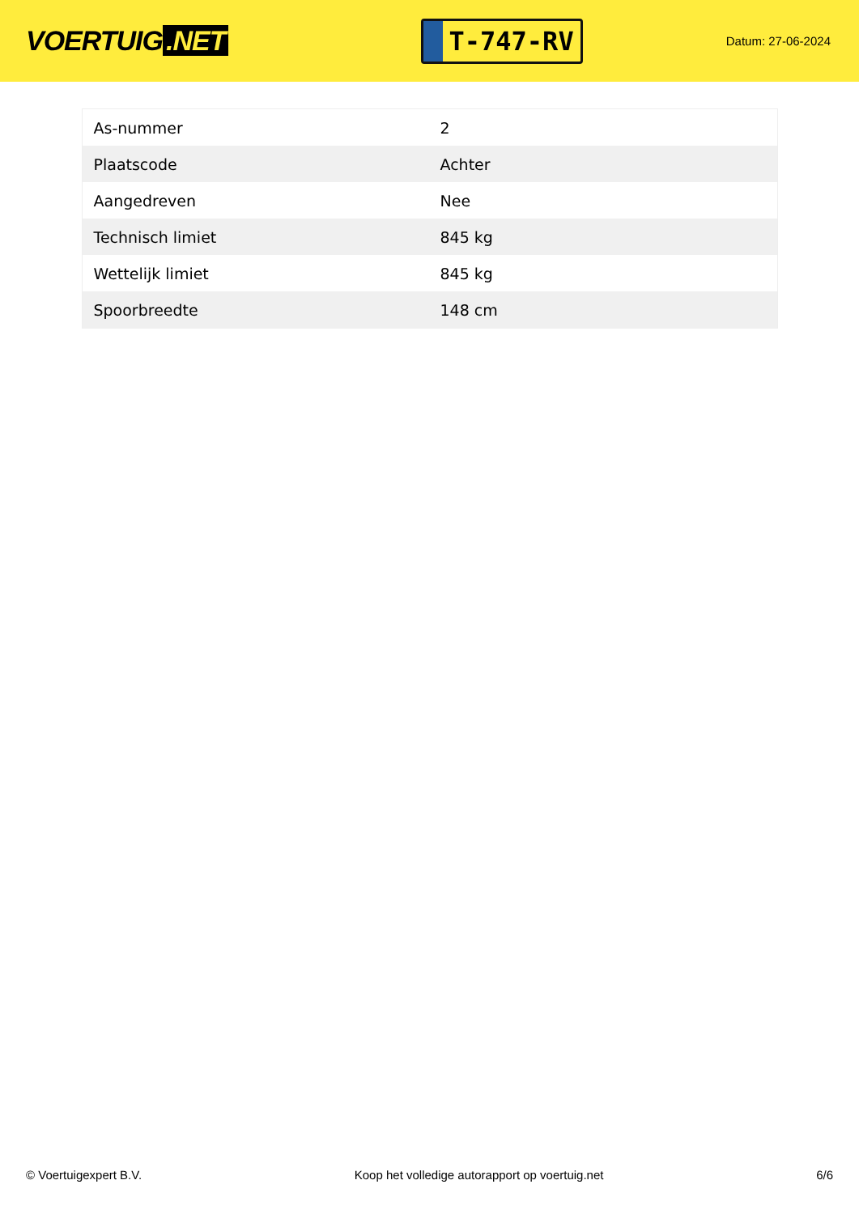VOERTUIG.NET
T-747-RV
Datum: 27-06-2024
| As-nummer | 2 |
| Plaatscode | Achter |
| Aangedreven | Nee |
| Technisch limiet | 845 kg |
| Wettelijk limiet | 845 kg |
| Spoorbreedte | 148 cm |
© Voertuigexpert B.V. Koop het volledige autorapport op voertuig.net 6/6